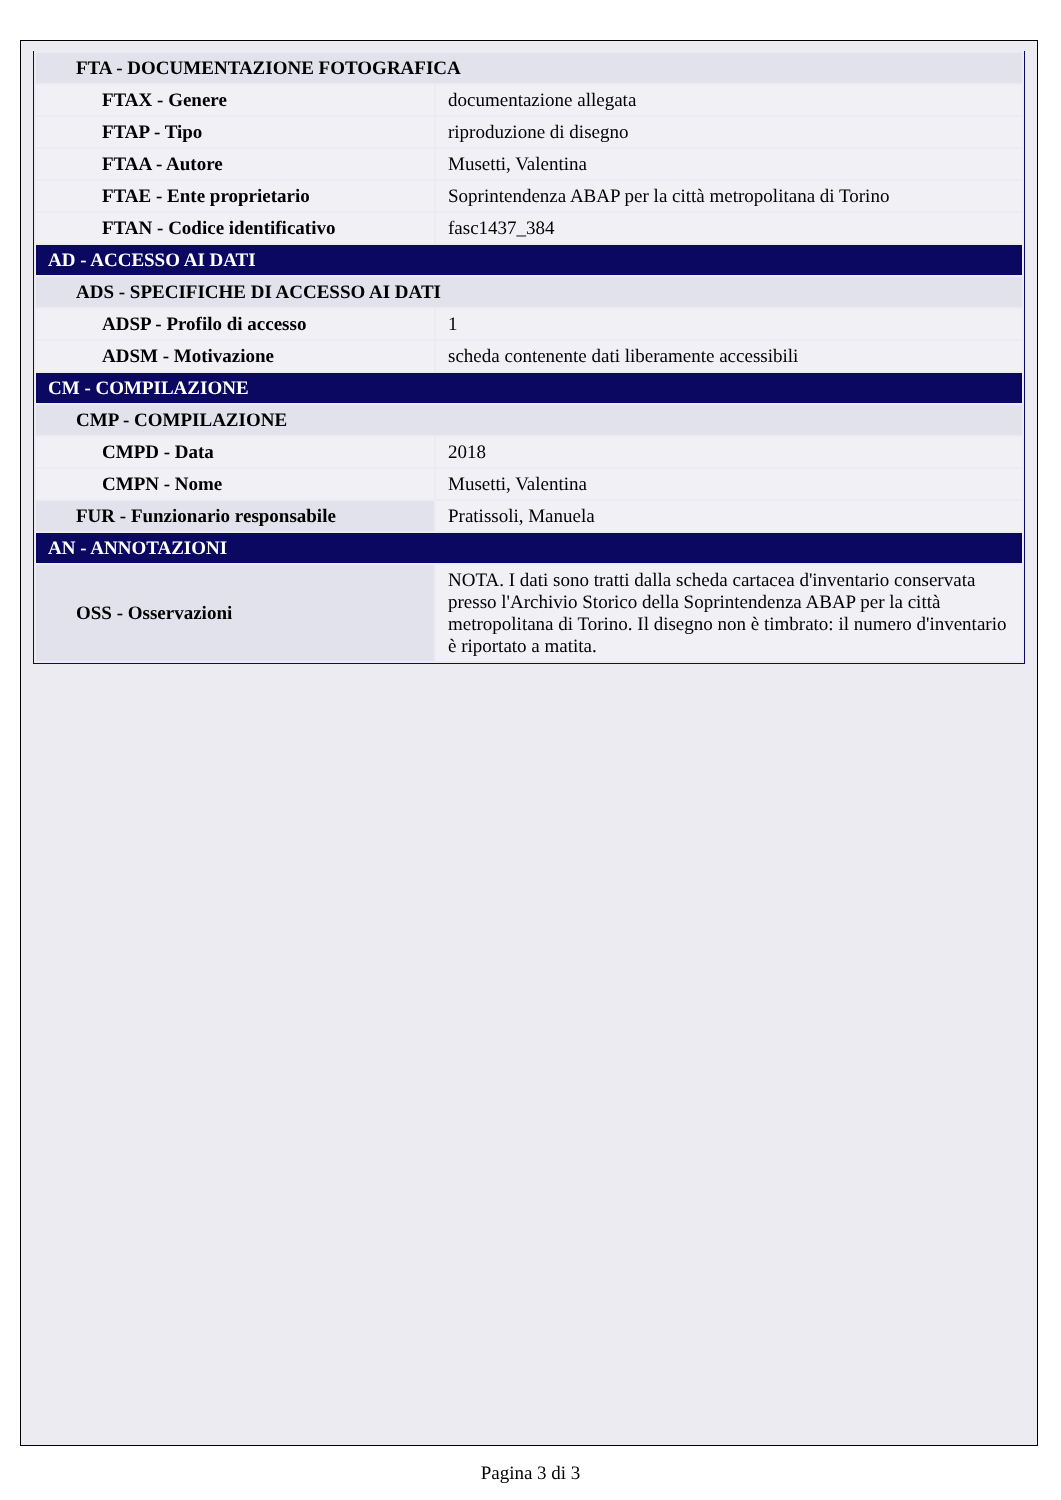| FTA - DOCUMENTAZIONE FOTOGRAFICA | |
| FTAX - Genere | documentazione allegata |
| FTAP - Tipo | riproduzione di disegno |
| FTAA - Autore | Musetti, Valentina |
| FTAE - Ente proprietario | Soprintendenza ABAP per la città metropolitana di Torino |
| FTAN - Codice identificativo | fasc1437_384 |
| AD - ACCESSO AI DATI | |
| ADS - SPECIFICHE DI ACCESSO AI DATI | |
| ADSP - Profilo di accesso | 1 |
| ADSM - Motivazione | scheda contenente dati liberamente accessibili |
| CM - COMPILAZIONE | |
| CMP - COMPILAZIONE | |
| CMPD - Data | 2018 |
| CMPN - Nome | Musetti, Valentina |
| FUR - Funzionario responsabile | Pratissoli, Manuela |
| AN - ANNOTAZIONI | |
| OSS - Osservazioni | NOTA. I dati sono tratti dalla scheda cartacea d'inventario conservata presso l'Archivio Storico della Soprintendenza ABAP per la città metropolitana di Torino. Il disegno non è timbrato: il numero d'inventario è riportato a matita. |
Pagina 3 di 3